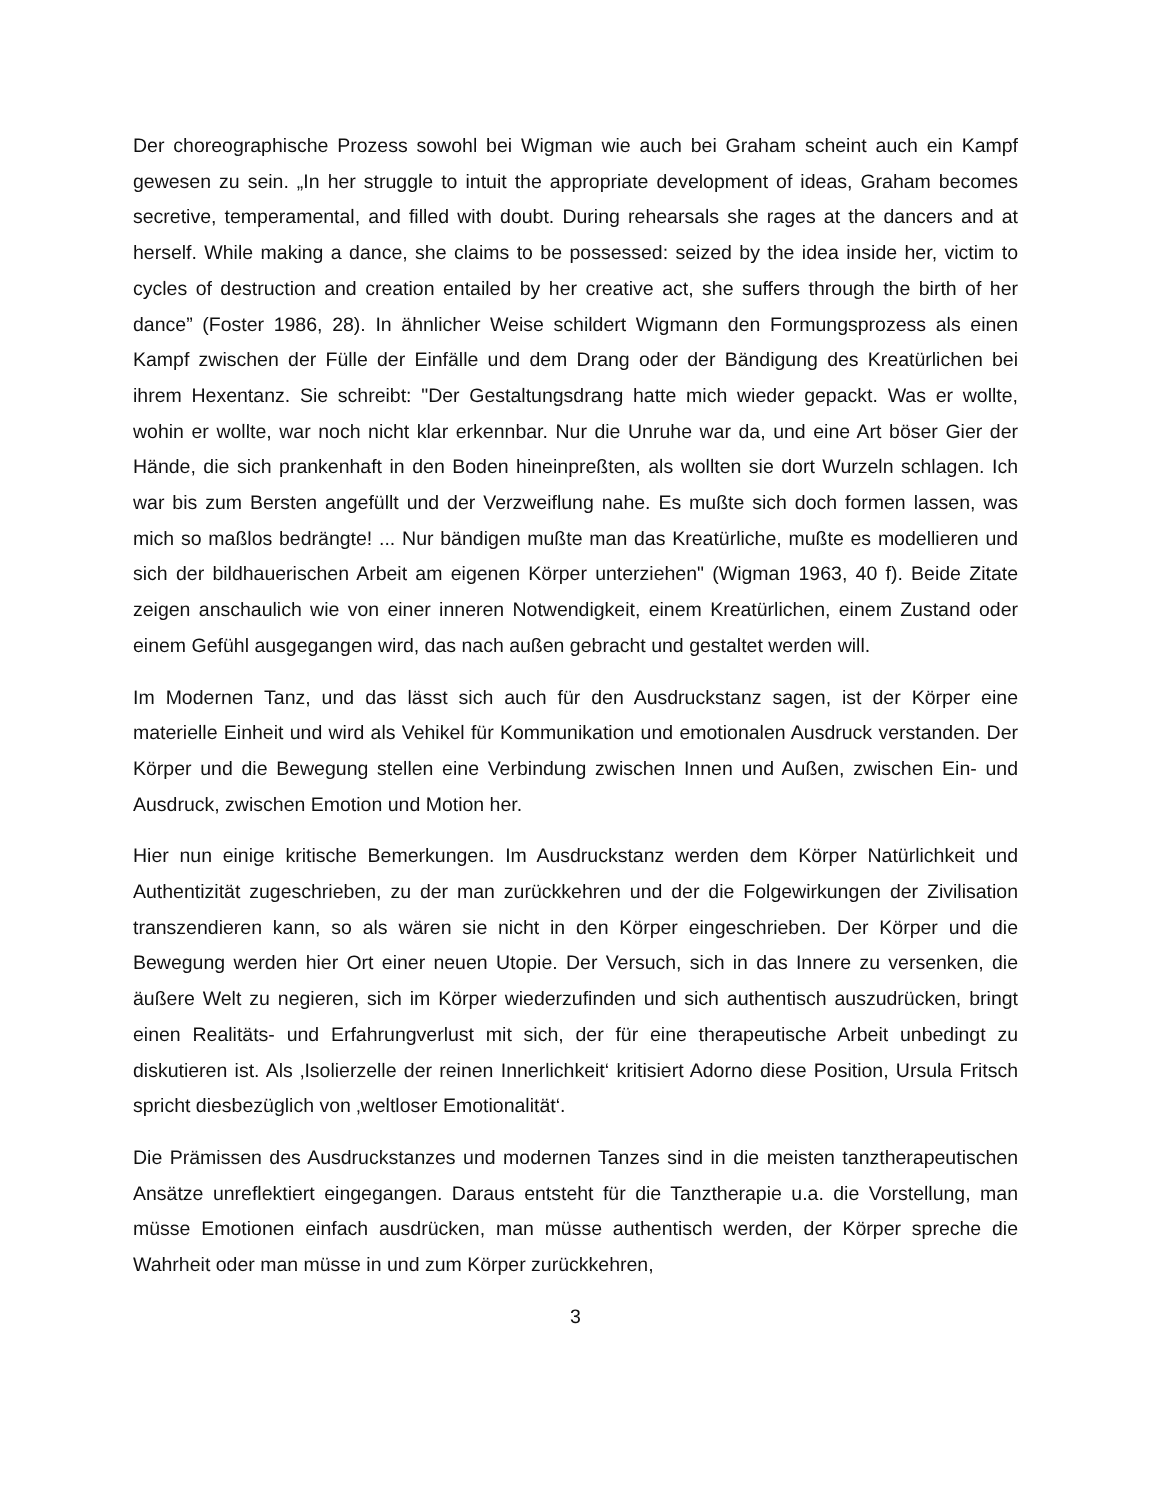Der choreographische Prozess sowohl bei Wigman wie auch bei Graham scheint auch ein Kampf gewesen zu sein. „In her struggle to intuit the appropriate development of ideas, Graham becomes secretive, temperamental, and filled with doubt. During rehearsals she rages at the dancers and at herself. While making a dance, she claims to be possessed: seized by the idea inside her, victim to cycles of destruction and creation entailed by her creative act, she suffers through the birth of her dance” (Foster 1986, 28). In ähnlicher Weise schildert Wigmann den Formungsprozess als einen Kampf zwischen der Fülle der Einfälle und dem Drang oder der Bändigung des Kreatürlichen bei ihrem Hexentanz. Sie schreibt: "Der Gestaltungsdrang hatte mich wieder gepackt. Was er wollte, wohin er wollte, war noch nicht klar erkennbar. Nur die Unruhe war da, und eine Art böser Gier der Hände, die sich prankenhaft in den Boden hineinpreßten, als wollten sie dort Wurzeln schlagen. Ich war bis zum Bersten angefüllt und der Verzweiflung nahe. Es mußte sich doch formen lassen, was mich so maßlos bedrängte! ... Nur bändigen mußte man das Kreatürliche, mußte es modellieren und sich der bildhauerischen Arbeit am eigenen Körper unterziehen" (Wigman 1963, 40 f). Beide Zitate zeigen anschaulich wie von einer inneren Notwendigkeit, einem Kreatürlichen, einem Zustand oder einem Gefühl ausgegangen wird, das nach außen gebracht und gestaltet werden will.
Im Modernen Tanz, und das lässt sich auch für den Ausdruckstanz sagen, ist der Körper eine materielle Einheit und wird als Vehikel für Kommunikation und emotionalen Ausdruck verstanden. Der Körper und die Bewegung stellen eine Verbindung zwischen Innen und Außen, zwischen Ein- und Ausdruck, zwischen Emotion und Motion her.
Hier nun einige kritische Bemerkungen. Im Ausdruckstanz werden dem Körper Natürlichkeit und Authentizität zugeschrieben, zu der man zurückkehren und der die Folgewirkungen der Zivilisation transzendieren kann, so als wären sie nicht in den Körper eingeschrieben. Der Körper und die Bewegung werden hier Ort einer neuen Utopie. Der Versuch, sich in das Innere zu versenken, die äußere Welt zu negieren, sich im Körper wiederzufinden und sich authentisch auszudrücken, bringt einen Realitäts- und Erfahrungverlust mit sich, der für eine therapeutische Arbeit unbedingt zu diskutieren ist. Als ‚Isolierzelle der reinen Innerlichkeit‘ kritisiert Adorno diese Position, Ursula Fritsch spricht diesbezüglich von ‚weltloser Emotionalität‘.
Die Prämissen des Ausdruckstanzes und modernen Tanzes sind in die meisten tanztherapeutischen Ansätze unreflektiert eingegangen. Daraus entsteht für die Tanztherapie u.a. die Vorstellung, man müsse Emotionen einfach ausdrücken, man müsse authentisch werden, der Körper spreche die Wahrheit oder man müsse in und zum Körper zurückkehren,
3